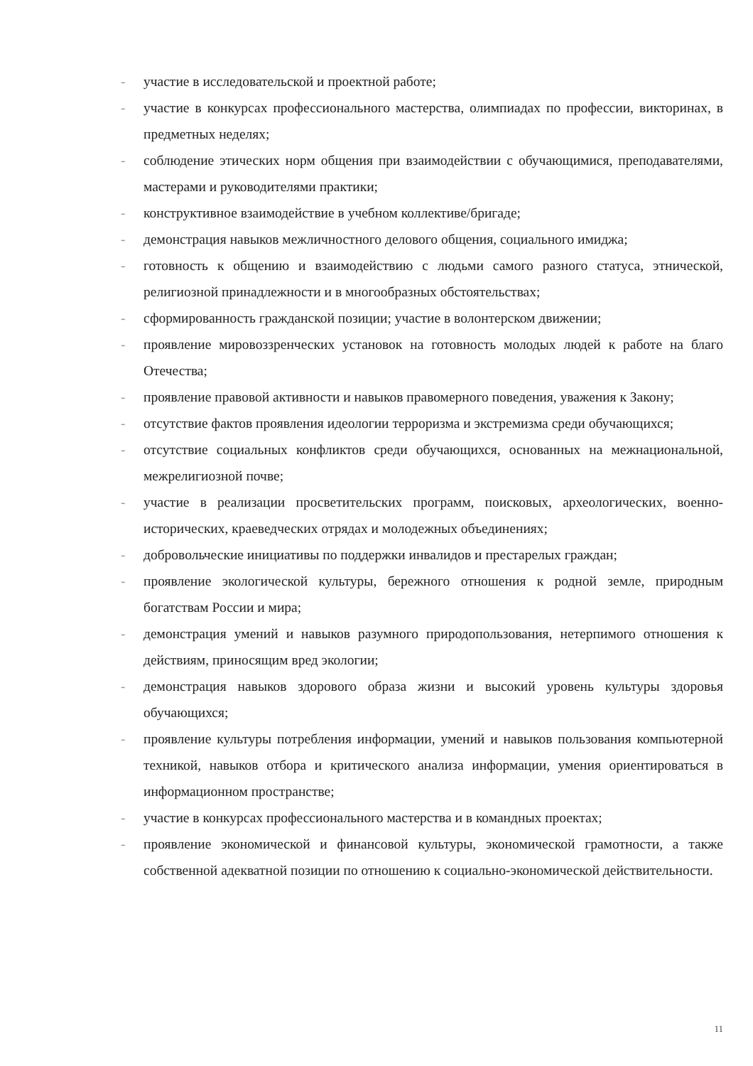- участие в исследовательской и проектной работе;
- участие в конкурсах профессионального мастерства, олимпиадах по профессии, викторинах, в предметных неделях;
- соблюдение этических норм общения при взаимодействии с обучающимися, преподавателями, мастерами и руководителями практики;
- конструктивное взаимодействие в учебном коллективе/бригаде;
- демонстрация навыков межличностного делового общения, социального имиджа;
- готовность к общению и взаимодействию с людьми самого разного статуса, этнической, религиозной принадлежности и в многообразных обстоятельствах;
- сформированность гражданской позиции; участие в волонтерском движении;
- проявление мировоззренческих установок на готовность молодых людей к работе на благо Отечества;
- проявление правовой активности и навыков правомерного поведения, уважения к Закону;
- отсутствие фактов проявления идеологии терроризма и экстремизма среди обучающихся;
- отсутствие социальных конфликтов среди обучающихся, основанных на межнациональной, межрелигиозной почве;
- участие в реализации просветительских программ, поисковых, археологических, военно-исторических, краеведческих отрядах и молодежных объединениях;
- добровольческие инициативы по поддержки инвалидов и престарелых граждан;
- проявление экологической культуры, бережного отношения к родной земле, природным богатствам России и мира;
- демонстрация умений и навыков разумного природопользования, нетерпимого отношения к действиям, приносящим вред экологии;
- демонстрация навыков здорового образа жизни и высокий уровень культуры здоровья обучающихся;
- проявление культуры потребления информации, умений и навыков пользования компьютерной техникой, навыков отбора и критического анализа информации, умения ориентироваться в информационном пространстве;
- участие в конкурсах профессионального мастерства и в командных проектах;
- проявление экономической и финансовой культуры, экономической грамотности, а также собственной адекватной позиции по отношению к социально-экономической действительности.
11